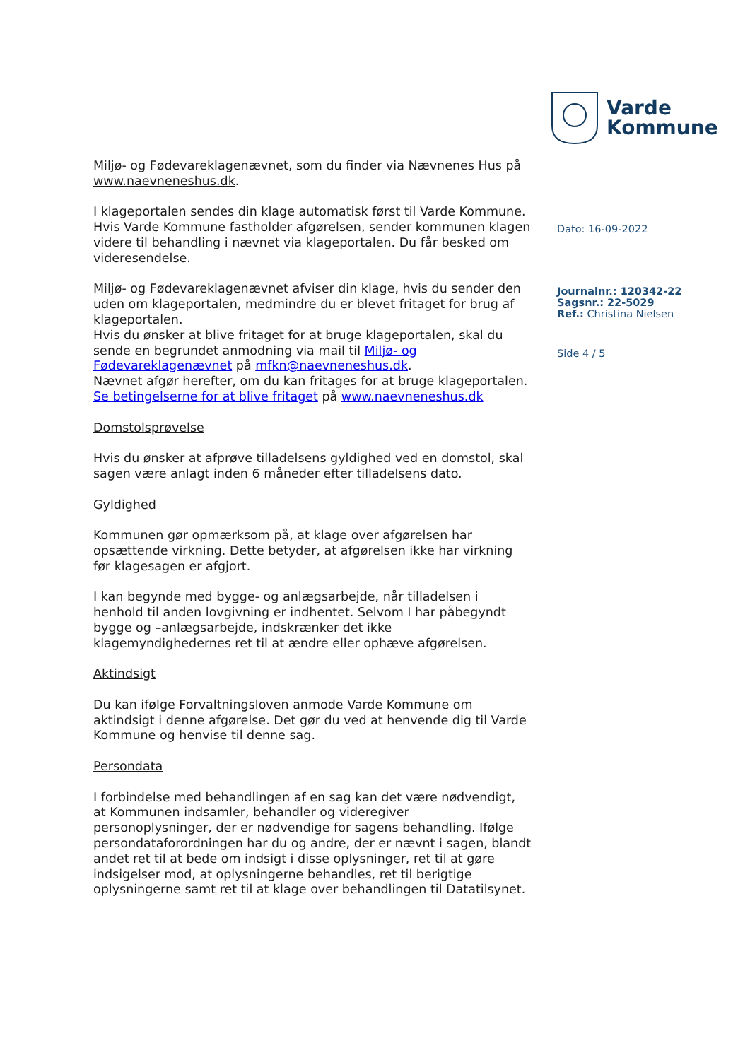Miljø- og Fødevareklagenævnet, som du finder via Nævnenes Hus på www.naevneneshus.dk.
I klageportalen sendes din klage automatisk først til Varde Kommune.
Hvis Varde Kommune fastholder afgørelsen, sender kommunen klagen videre til behandling i nævnet via klageportalen. Du får besked om videresendelse.
Miljø- og Fødevareklagenævnet afviser din klage, hvis du sender den uden om klageportalen, medmindre du er blevet fritaget for brug af klageportalen.
Hvis du ønsker at blive fritaget for at bruge klageportalen, skal du sende en begrundet anmodning via mail til Miljø- og Fødevareklagenævnet på mfkn@naevneneshus.dk.
Nævnet afgør herefter, om du kan fritages for at bruge klageportalen. Se betingelserne for at blive fritaget på www.naevneneshus.dk
Domstolsprøvelse
Hvis du ønsker at afprøve tilladelsens gyldighed ved en domstol, skal sagen være anlagt inden 6 måneder efter tilladelsens dato.
Gyldighed
Kommunen gør opmærksom på, at klage over afgørelsen har opsættende virkning. Dette betyder, at afgørelsen ikke har virkning før klagesagen er afgjort.
I kan begynde med bygge- og anlægsarbejde, når tilladelsen i henhold til anden lovgivning er indhentet. Selvom I har påbegyndt bygge og –anlægsarbejde, indskrænker det ikke klagemyndighedernes ret til at ændre eller ophæve afgørelsen.
Aktindsigt
Du kan ifølge Forvaltningsloven anmode Varde Kommune om aktindsigt i denne afgørelse. Det gør du ved at henvende dig til Varde Kommune og henvise til denne sag.
Persondata
I forbindelse med behandlingen af en sag kan det være nødvendigt, at Kommunen indsamler, behandler og videregiver personoplysninger, der er nødvendige for sagens behandling. Ifølge persondataforordningen har du og andre, der er nævnt i sagen, blandt andet ret til at bede om indsigt i disse oplysninger, ret til at gøre indsigelser mod, at oplysningerne behandles, ret til berigtige oplysningerne samt ret til at klage over behandlingen til Datatilsynet.
Varde
Kommune
Dato: 16-09-2022
Journalnr.: 120342-22
Sagsnr.: 22-5029
Ref.: Christina Nielsen
Side 4 / 5